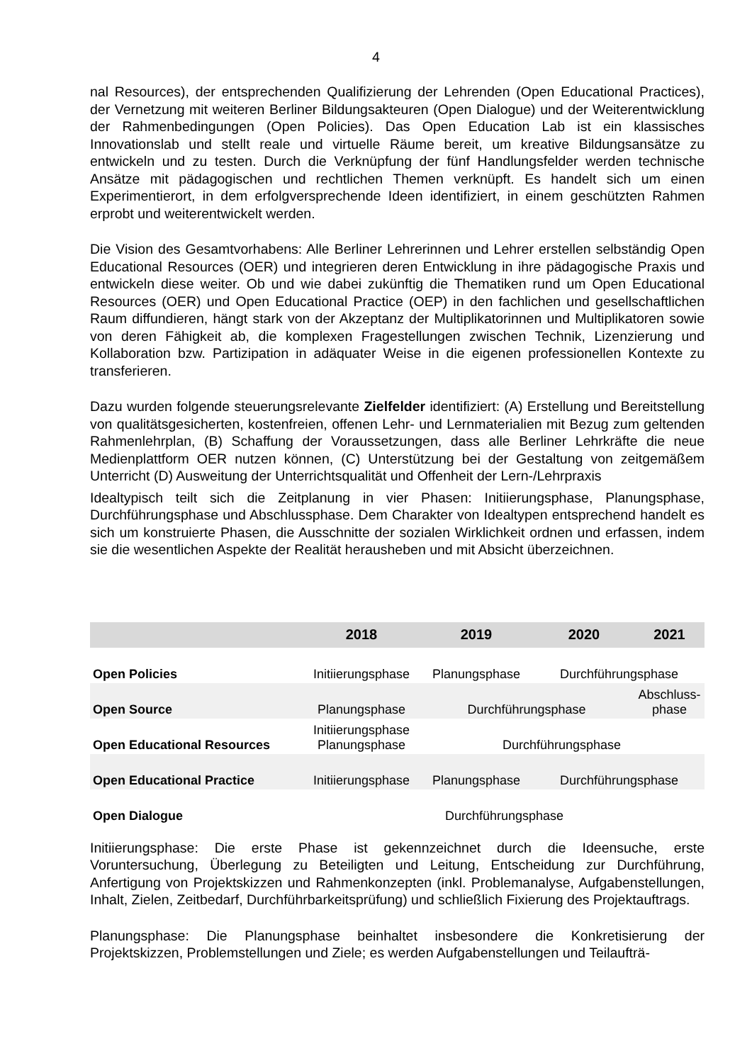4
nal Resources), der entsprechenden Qualifizierung der Lehrenden (Open Educational Practices), der Vernetzung mit weiteren Berliner Bildungsakteuren (Open Dialogue) und der Weiterentwicklung der Rahmenbedingungen (Open Policies). Das Open Education Lab ist ein klassisches Innovationslab und stellt reale und virtuelle Räume bereit, um kreative Bildungsansätze zu entwickeln und zu testen. Durch die Verknüpfung der fünf Handlungsfelder werden technische Ansätze mit pädagogischen und rechtlichen Themen verknüpft. Es handelt sich um einen Experimentierort, in dem erfolgversprechende Ideen identifiziert, in einem geschützten Rahmen erprobt und weiterentwickelt werden.
Die Vision des Gesamtvorhabens: Alle Berliner Lehrerinnen und Lehrer erstellen selbständig Open Educational Resources (OER) und integrieren deren Entwicklung in ihre pädagogische Praxis und entwickeln diese weiter. Ob und wie dabei zukünftig die Thematiken rund um Open Educational Resources (OER) und Open Educational Practice (OEP) in den fachlichen und gesellschaftlichen Raum diffundieren, hängt stark von der Akzeptanz der Multiplikatorinnen und Multiplikatoren sowie von deren Fähigkeit ab, die komplexen Fragestellungen zwischen Technik, Lizenzierung und Kollaboration bzw. Partizipation in adäquater Weise in die eigenen professionellen Kontexte zu transferieren.
Dazu wurden folgende steuerungsrelevante Zielfelder identifiziert: (A) Erstellung und Bereitstellung von qualitätsgesicherten, kostenfreien, offenen Lehr- und Lernmaterialien mit Bezug zum geltenden Rahmenlehrplan, (B) Schaffung der Voraussetzungen, dass alle Berliner Lehrkräfte die neue Medienplattform OER nutzen können, (C) Unterstützung bei der Gestaltung von zeitgemäßem Unterricht (D) Ausweitung der Unterrichtsqualität und Offenheit der Lern-/Lehrpraxis
Idealtypisch teilt sich die Zeitplanung in vier Phasen: Initiierungsphase, Planungsphase, Durchführungsphase und Abschlussphase. Dem Charakter von Idealtypen entsprechend handelt es sich um konstruierte Phasen, die Ausschnitte der sozialen Wirklichkeit ordnen und erfassen, indem sie die wesentlichen Aspekte der Realität herausheben und mit Absicht überzeichnen.
| | 2018 | 2019 | 2020 | 2021 |
| --- | --- | --- | --- | --- |
| Open Policies | Initiierungsphase | Planungsphase | Durchführungsphase | |
| Open Source | Planungsphase | Durchführungsphase | | Abschluss- phase |
| Open Educational Resources | Initiierungsphase Planungsphase | Durchführungsphase | | |
| Open Educational Practice | Initiierungsphase | Planungsphase | Durchführungsphase | |
| Open Dialogue | Durchführungsphase | | | |
Initiierungsphase: Die erste Phase ist gekennzeichnet durch die Ideensuche, erste Voruntersuchung, Überlegung zu Beteiligten und Leitung, Entscheidung zur Durchführung, Anfertigung von Projektskizzen und Rahmenkonzepten (inkl. Problemanalyse, Aufgabenstellungen, Inhalt, Zielen, Zeitbedarf, Durchführbarkeitsprüfung) und schließlich Fixierung des Projektauftrags.
Planungsphase: Die Planungsphase beinhaltet insbesondere die Konkretisierung der Projektskizzen, Problemstellungen und Ziele; es werden Aufgabenstellungen und Teilaufträ-